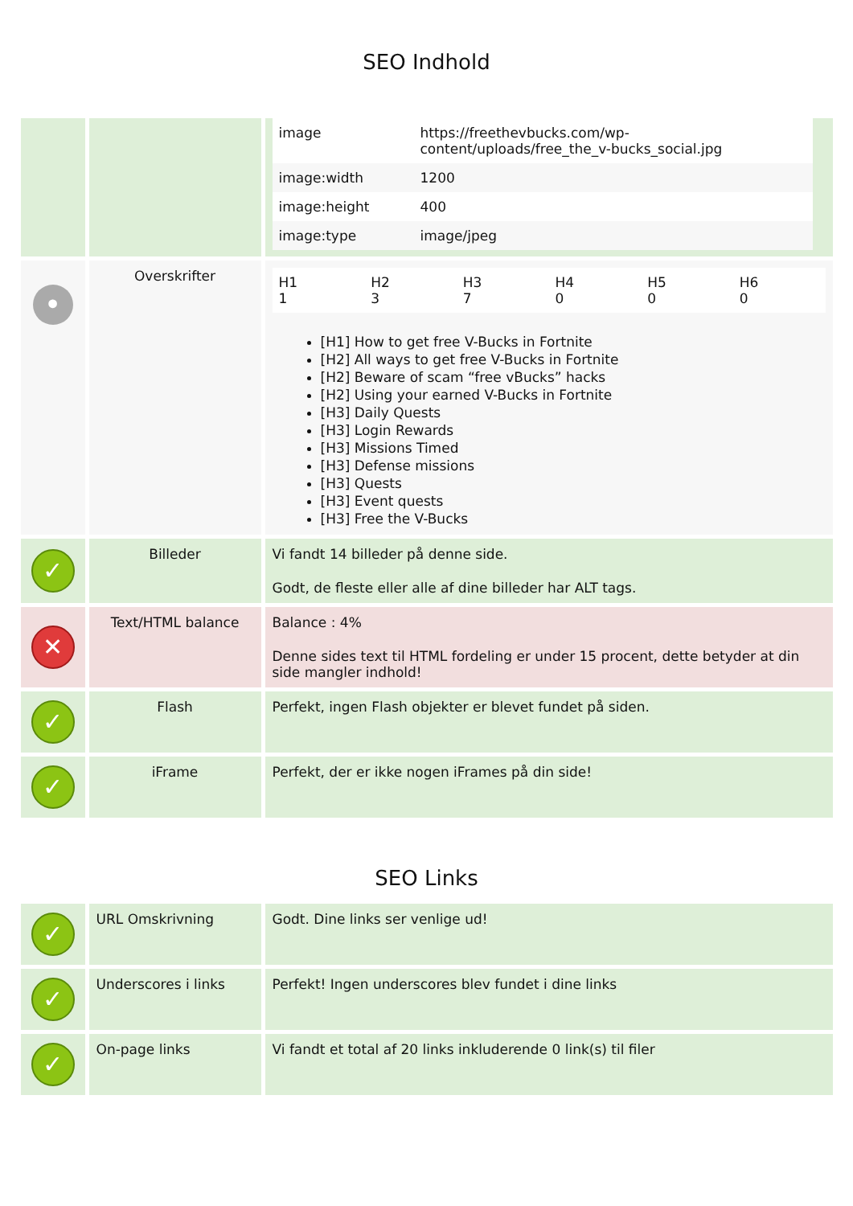SEO Indhold
| | | / image / https://freethevbucks.com/wp-content/uploads/free_the_v-bucks_social.jpg / / image:width / 1200 / / image:height / 400 / / image:type / image/jpeg / |
| • | Overskrifter | / H1 1 / H2 3 / H3 7 / H4 0 / H5 0 / H6 0 / [H1] How to get free V-Bucks in Fortnite [H2] All ways to get free V-Bucks in Fortnite [H2] Beware of scam “free vBucks” hacks [H2] Using your earned V-Bucks in Fortnite [H3] Daily Quests [H3] Login Rewards [H3] Missions Timed [H3] Defense missions [H3] Quests [H3] Event quests [H3] Free the V-Bucks |
| ✓ | Billeder | Vi fandt 14 billeder på denne side. Godt, de fleste eller alle af dine billeder har ALT tags. |
| ✕ | Text/HTML balance | Balance : 4% Denne sides text til HTML fordeling er under 15 procent, dette betyder at din side mangler indhold! |
| ✓ | Flash | Perfekt, ingen Flash objekter er blevet fundet på siden. |
| ✓ | iFrame | Perfekt, der er ikke nogen iFrames på din side! |
SEO Links
| ✓ | URL Omskrivning | Godt. Dine links ser venlige ud! |
| ✓ | Underscores i links | Perfekt! Ingen underscores blev fundet i dine links |
| ✓ | On-page links | Vi fandt et total af 20 links inkluderende 0 link(s) til filer |